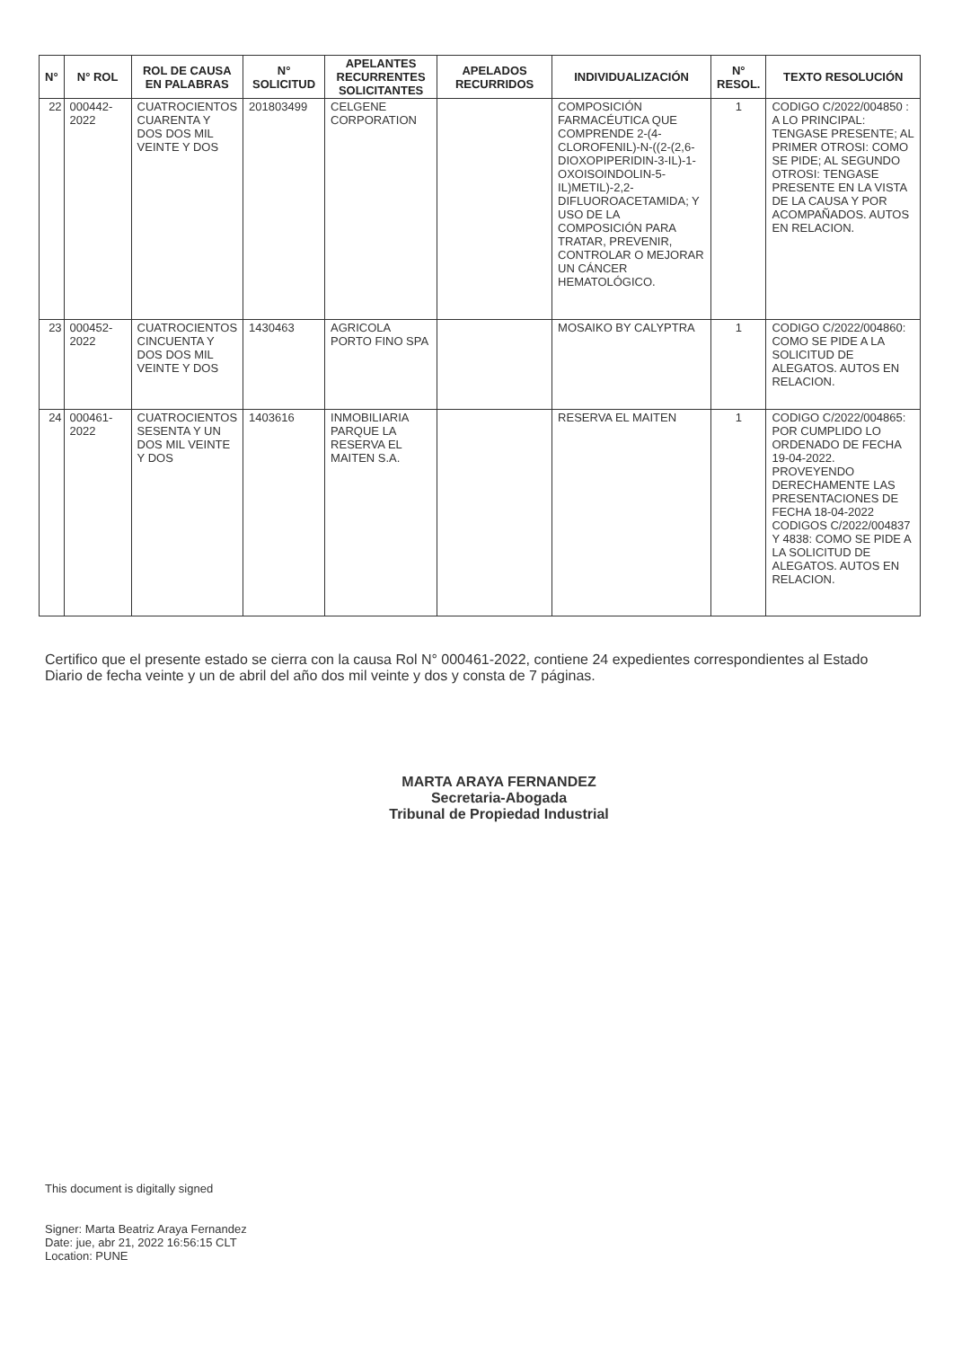| N° | N° ROL | ROL DE CAUSA EN PALABRAS | N° SOLICITUD | APELANTES RECURRENTES SOLICITANTES | APELADOS RECURRIDOS | INDIVIDUALIZACIÓN | N° RESOL. | TEXTO RESOLUCIÓN |
| --- | --- | --- | --- | --- | --- | --- | --- | --- |
| 22 | 000442-2022 | CUATROCIENTOS CUARENTA Y DOS DOS MIL VEINTE Y DOS | 201803499 | CELGENE CORPORATION | | COMPOSICIÓN FARMACÉUTICA QUE COMPRENDE 2-(4-CLOROFENIL)-N-((2-(2,6-DIOXOPIPERIDIN-3-IL)-1-OXOISOINDOLIN-5-IL)METIL)-2,2-DIFLUOROACETAMIDA; Y USO DE LA COMPOSICIÓN PARA TRATAR, PREVENIR, CONTROLAR O MEJORAR UN CÁNCER HEMATOLÓGICO. | 1 | CODIGO C/2022/004850 : A LO PRINCIPAL: TENGASE PRESENTE; AL PRIMER OTROSI: COMO SE PIDE; AL SEGUNDO OTROSI: TENGASE PRESENTE EN LA VISTA DE LA CAUSA Y POR ACOMPAÑADOS. AUTOS EN RELACION. |
| 23 | 000452-2022 | CUATROCIENTOS CINCUENTA Y DOS DOS MIL VEINTE Y DOS | 1430463 | AGRICOLA PORTO FINO SPA | | MOSAIKO BY CALYPTRA | 1 | CODIGO C/2022/004860: COMO SE PIDE A LA SOLICITUD DE ALEGATOS. AUTOS EN RELACION. |
| 24 | 000461-2022 | CUATROCIENTOS SESENTA Y UN DOS MIL VEINTE Y DOS | 1403616 | INMOBILIARIA PARQUE LA RESERVA EL MAITEN S.A. | | RESERVA EL MAITEN | 1 | CODIGO C/2022/004865: POR CUMPLIDO LO ORDENADO DE FECHA 19-04-2022. PROVEYENDO DERECHAMENTE LAS PRESENTACIONES DE FECHA 18-04-2022 CODIGOS C/2022/004837 Y 4838: COMO SE PIDE A LA SOLICITUD DE ALEGATOS. AUTOS EN RELACION. |
Certifico que el presente estado se cierra con la causa Rol N° 000461-2022, contiene 24 expedientes correspondientes al Estado Diario de fecha veinte y un de abril del año dos mil veinte y dos y consta de 7 páginas.
MARTA ARAYA FERNANDEZ
Secretaria-Abogada
Tribunal de Propiedad Industrial
This document is digitally signed
Signer: Marta Beatriz Araya Fernandez
Date: jue, abr 21, 2022 16:56:15 CLT
Location: PUNE